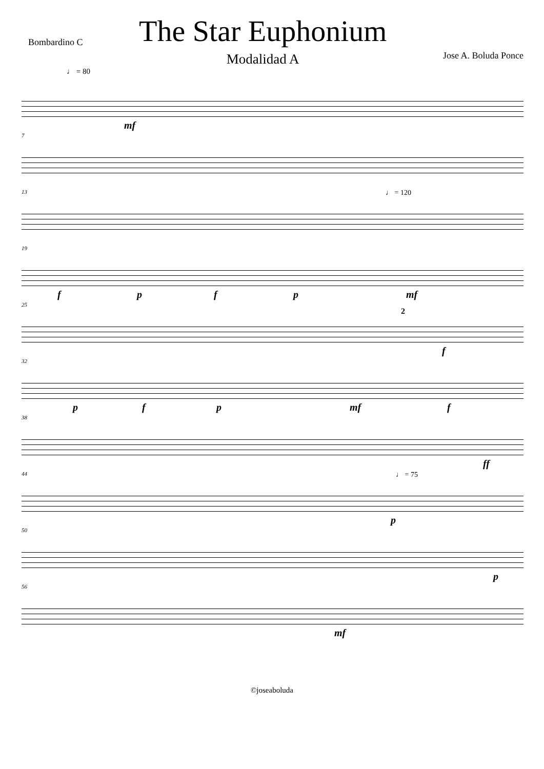Bombardino C
The Star Euphonium
Modalidad A
Jose A. Boluda Ponce
♩ = 80
mf
7
13 ♩ = 120
19
f p f p mf
25
2
f
32
p f p mf f
38
ff
44 ♩ = 75
p
50
p
56
mf
©joseaboluda